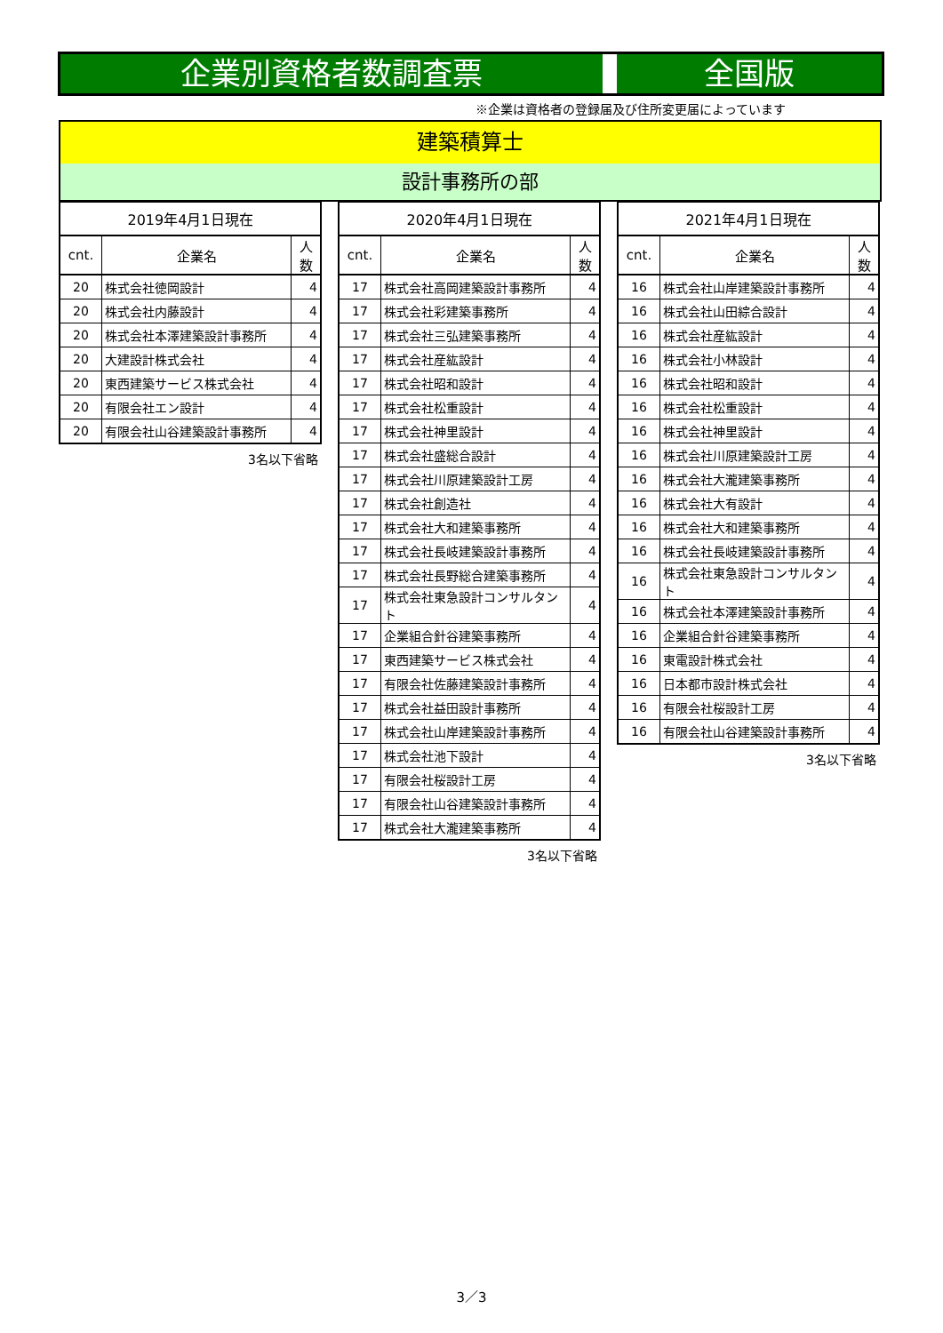企業別資格者数調査票 全国版
※企業は資格者の登録届及び住所変更届によっています
建築積算士
設計事務所の部
| 2019年4月1日現在 | | |
| --- | --- | --- |
| cnt. | 企業名 | 人数 |
| 20 | 株式会社徳岡設計 | 4 |
| 20 | 株式会社内藤設計 | 4 |
| 20 | 株式会社本澤建築設計事務所 | 4 |
| 20 | 大建設計株式会社 | 4 |
| 20 | 東西建築サービス株式会社 | 4 |
| 20 | 有限会社エン設計 | 4 |
| 20 | 有限会社山谷建築設計事務所 | 4 |
3名以下省略
| 2020年4月1日現在 | | |
| --- | --- | --- |
| cnt. | 企業名 | 人数 |
| 17 | 株式会社高岡建築設計事務所 | 4 |
| 17 | 株式会社彩建築事務所 | 4 |
| 17 | 株式会社三弘建築事務所 | 4 |
| 17 | 株式会社産紘設計 | 4 |
| 17 | 株式会社昭和設計 | 4 |
| 17 | 株式会社松重設計 | 4 |
| 17 | 株式会社神里設計 | 4 |
| 17 | 株式会社盛総合設計 | 4 |
| 17 | 株式会社川原建築設計工房 | 4 |
| 17 | 株式会社創造社 | 4 |
| 17 | 株式会社大和建築事務所 | 4 |
| 17 | 株式会社長岐建築設計事務所 | 4 |
| 17 | 株式会社長野総合建築事務所 | 4 |
| 17 | 株式会社東急設計コンサルタント | 4 |
| 17 | 企業組合針谷建築事務所 | 4 |
| 17 | 東西建築サービス株式会社 | 4 |
| 17 | 有限会社佐藤建築設計事務所 | 4 |
| 17 | 株式会社益田設計事務所 | 4 |
| 17 | 株式会社山岸建築設計事務所 | 4 |
| 17 | 株式会社池下設計 | 4 |
| 17 | 有限会社桜設計工房 | 4 |
| 17 | 有限会社山谷建築設計事務所 | 4 |
| 17 | 株式会社大瀧建築事務所 | 4 |
3名以下省略
| 2021年4月1日現在 | | |
| --- | --- | --- |
| cnt. | 企業名 | 人数 |
| 16 | 株式会社山岸建築設計事務所 | 4 |
| 16 | 株式会社山田綜合設計 | 4 |
| 16 | 株式会社産紘設計 | 4 |
| 16 | 株式会社小林設計 | 4 |
| 16 | 株式会社昭和設計 | 4 |
| 16 | 株式会社松重設計 | 4 |
| 16 | 株式会社神里設計 | 4 |
| 16 | 株式会社川原建築設計工房 | 4 |
| 16 | 株式会社大瀧建築事務所 | 4 |
| 16 | 株式会社大有設計 | 4 |
| 16 | 株式会社大和建築事務所 | 4 |
| 16 | 株式会社長岐建築設計事務所 | 4 |
| 16 | 株式会社東急設計コンサルタント | 4 |
| 16 | 株式会社本澤建築設計事務所 | 4 |
| 16 | 企業組合針谷建築事務所 | 4 |
| 16 | 東電設計株式会社 | 4 |
| 16 | 日本都市設計株式会社 | 4 |
| 16 | 有限会社桜設計工房 | 4 |
| 16 | 有限会社山谷建築設計事務所 | 4 |
3名以下省略
3／3